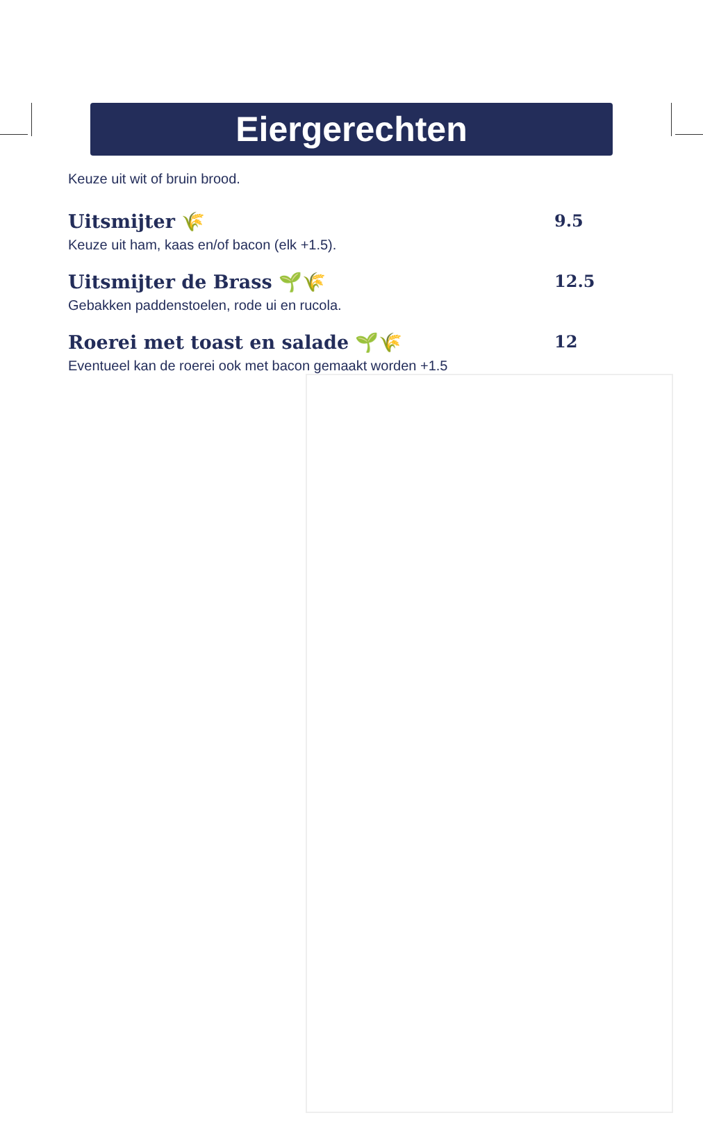Eiergerechten
Keuze uit wit of bruin brood.
Uitsmijter 🌾 9.5
Keuze uit ham, kaas en/of bacon (elk +1.5).
Uitsmijter de Brass 🌱🌾 12.5
Gebakken paddenstoelen, rode ui en rucola.
Roerei met toast en salade 🌱🌾 12
Eventueel kan de roerei ook met bacon gemaakt worden +1.5